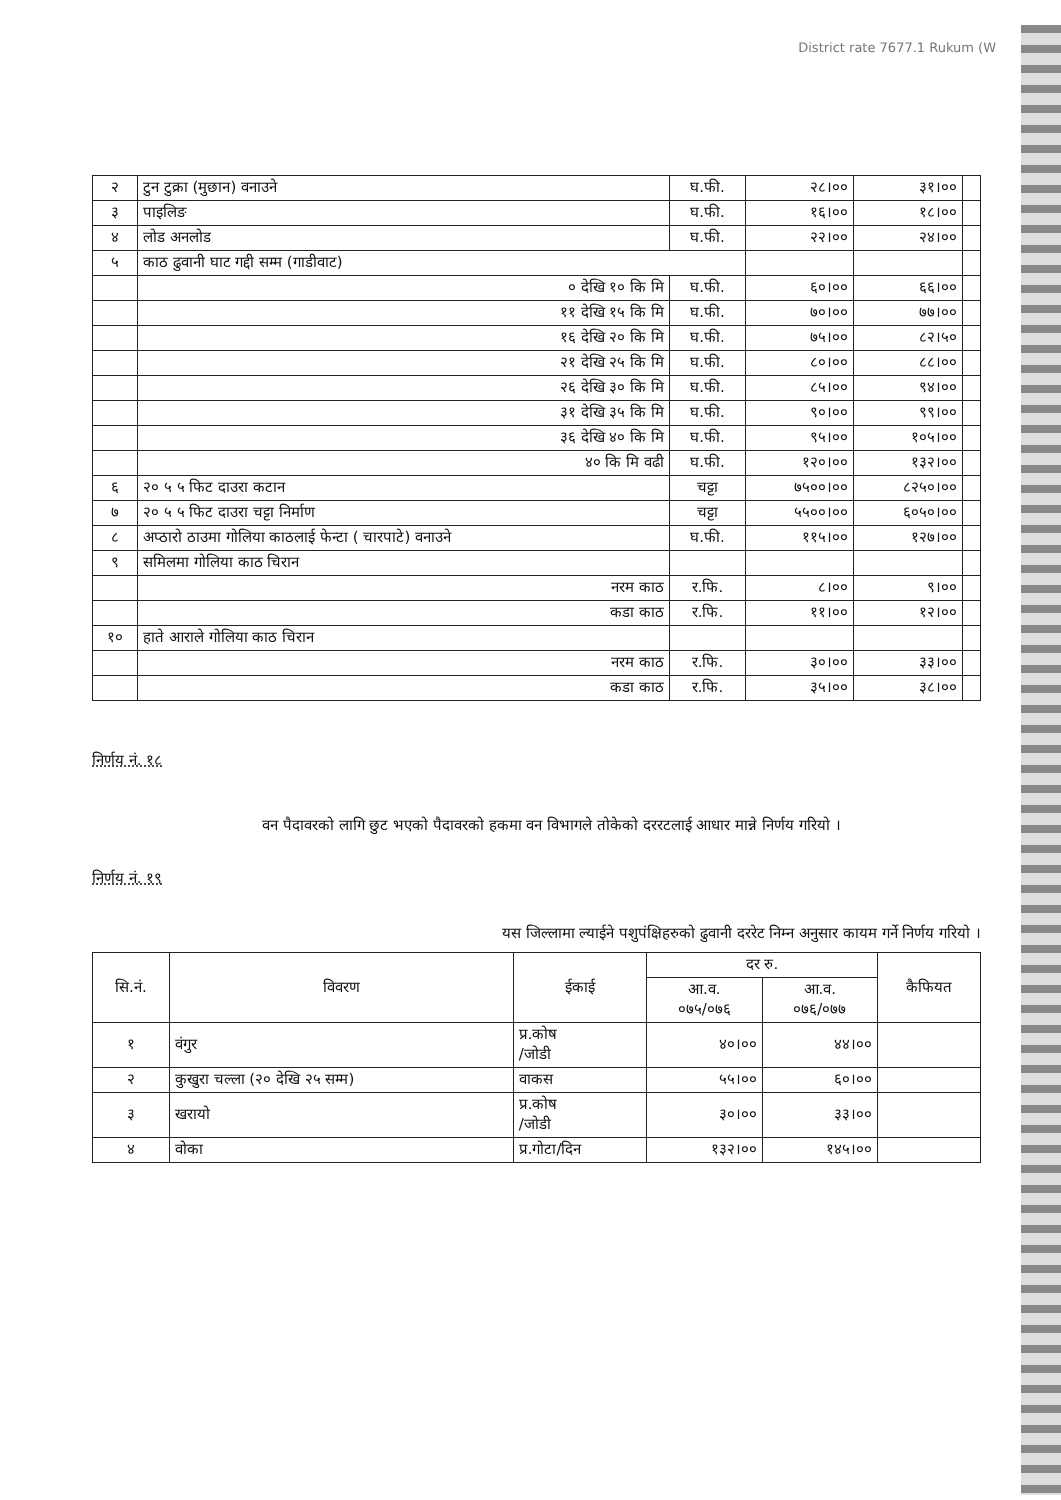District rate 7677.1 Rukum (W
| २ | टुन टुक्रा (मुछान) वनाउने | घ.फी. | २८।०० | ३१।०० | |
| ३ | पाइलिङ | घ.फी. | १६।०० | १८।०० | |
| ४ | लोड अनलोड | घ.फी. | २२।०० | २४।०० | |
| ५ | काठ ढुवानी घाट गद्दी सम्म (गाडीवाट) | | | | |
| | ० देखि १० कि मि | घ.फी. | ६०।०० | ६६।०० | |
| | ११ देखि १५ कि मि | घ.फी. | ७०।०० | ७७।०० | |
| | १६ देखि २० कि मि | घ.फी. | ७५।०० | ८२।५० | |
| | २१ देखि २५ कि मि | घ.फी. | ८०।०० | ८८।०० | |
| | २६ देखि ३० कि मि | घ.फी. | ८५।०० | ९४।०० | |
| | ३१ देखि ३५ कि मि | घ.फी. | ९०।०० | ९९।०० | |
| | ३६ देखि ४० कि मि | घ.फी. | ९५।०० | १०५।०० | |
| | ४० कि मि वढी | घ.फी. | १२०।०० | १३२।०० | |
| ६ | २० ५ ५ फिट दाउरा कटान | चट्टा | ७५००।०० | ८२५०।०० | |
| ७ | २० ५ ५ फिट दाउरा चट्टा निर्माण | चट्टा | ५५००।०० | ६०५०।०० | |
| ८ | अप्ठारो ठाउमा गोलिया काठलाई फेन्टा ( चारपाटे) वनाउने | घ.फी. | ११५।०० | १२७।०० | |
| ९ | समिलमा गोलिया काठ चिरान | | | | |
| | नरम काठ | र.फि. | ८।०० | ९।०० | |
| | कडा काठ | र.फि. | ११।०० | १२।०० | |
| १० | हाते आराले गोलिया काठ चिरान | | | | |
| | नरम काठ | र.फि. | ३०।०० | ३३।०० | |
| | कडा काठ | र.फि. | ३५।०० | ३८।०० | |
निर्णय नं. १८
वन पैदावरको लागि छुट भएको पैदावरको हकमा वन विभागले तोकेको दररटलाई आधार मान्ने निर्णय गरियो ।
निर्णय नं. १९
यस जिल्लामा ल्याईने पशुपंक्षिहरुको ढुवानी दररेट निम्न अनुसार कायम गर्ने निर्णय गरियो ।
| सि.नं. | विवरण | ईकाई | दर रु. | | कैफियत |
| --- | --- | --- | --- | --- | --- |
| | | | आ.व. ०७५/०७६ | आ.व. ०७६/०७७ | |
| १ | वंगुर | प्र.कोष /जोडी | ४०।०० | ४४।०० | |
| २ | कुखुरा चल्ला (२० देखि २५ सम्म) | वाकस | ५५।०० | ६०।०० | |
| ३ | खरायो | प्र.कोष /जोडी | ३०।०० | ३३।०० | |
| ४ | वोका | प्र.गोटा/दिन | १३२।०० | १४५।०० | |